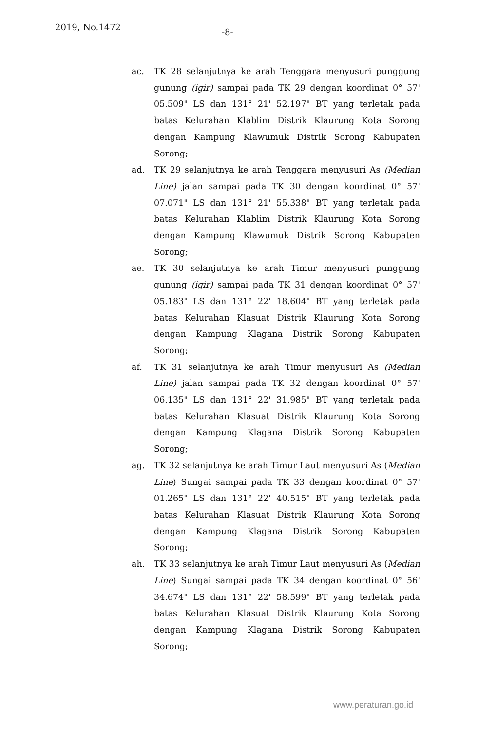2019, No.1472 -8-
ac. TK 28 selanjutnya ke arah Tenggara menyusuri punggung gunung (igir) sampai pada TK 29 dengan koordinat 0° 57' 05.509" LS dan 131° 21' 52.197" BT yang terletak pada batas Kelurahan Klablim Distrik Klaurung Kota Sorong dengan Kampung Klawumuk Distrik Sorong Kabupaten Sorong;
ad. TK 29 selanjutnya ke arah Tenggara menyusuri As (Median Line) jalan sampai pada TK 30 dengan koordinat 0° 57' 07.071" LS dan 131° 21' 55.338" BT yang terletak pada batas Kelurahan Klablim Distrik Klaurung Kota Sorong dengan Kampung Klawumuk Distrik Sorong Kabupaten Sorong;
ae. TK 30 selanjutnya ke arah Timur menyusuri punggung gunung (igir) sampai pada TK 31 dengan koordinat 0° 57' 05.183" LS dan 131° 22' 18.604" BT yang terletak pada batas Kelurahan Klasuat Distrik Klaurung Kota Sorong dengan Kampung Klagana Distrik Sorong Kabupaten Sorong;
af. TK 31 selanjutnya ke arah Timur menyusuri As (Median Line) jalan sampai pada TK 32 dengan koordinat 0° 57' 06.135" LS dan 131° 22' 31.985" BT yang terletak pada batas Kelurahan Klasuat Distrik Klaurung Kota Sorong dengan Kampung Klagana Distrik Sorong Kabupaten Sorong;
ag. TK 32 selanjutnya ke arah Timur Laut menyusuri As (Median Line) Sungai sampai pada TK 33 dengan koordinat 0° 57' 01.265" LS dan 131° 22' 40.515" BT yang terletak pada batas Kelurahan Klasuat Distrik Klaurung Kota Sorong dengan Kampung Klagana Distrik Sorong Kabupaten Sorong;
ah. TK 33 selanjutnya ke arah Timur Laut menyusuri As (Median Line) Sungai sampai pada TK 34 dengan koordinat 0° 56' 34.674" LS dan 131° 22' 58.599" BT yang terletak pada batas Kelurahan Klasuat Distrik Klaurung Kota Sorong dengan Kampung Klagana Distrik Sorong Kabupaten Sorong;
www.peraturan.go.id